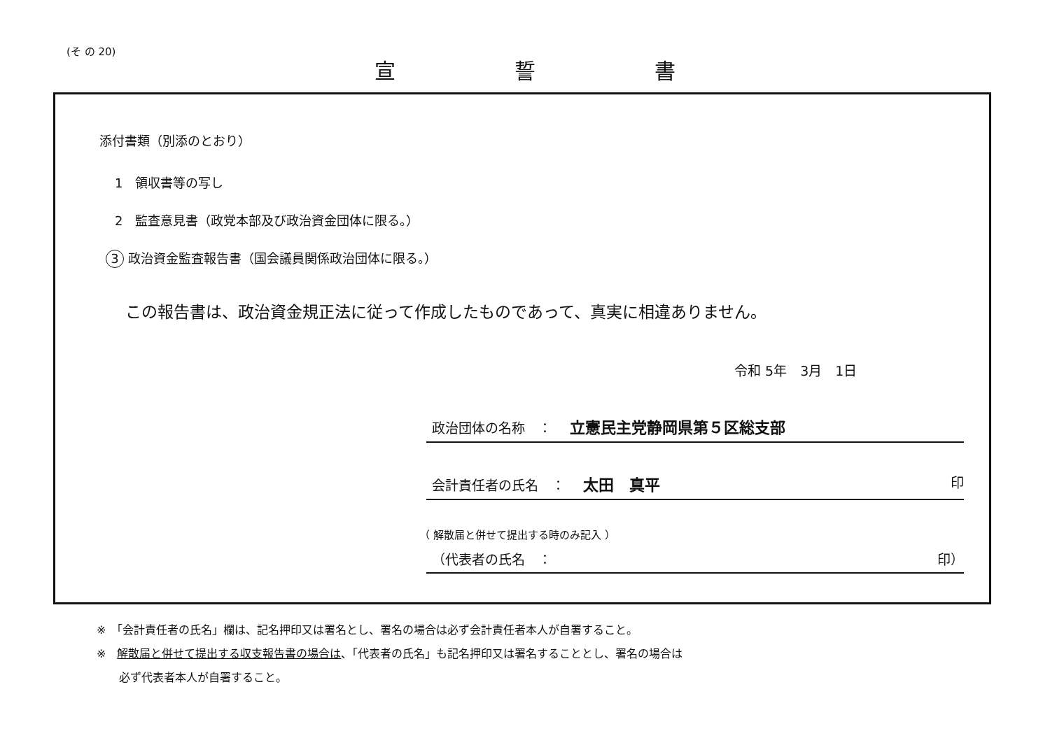(そ の 20)
宣誓書
添付書類（別添のとおり）
1　領収書等の写し
2　監査意見書（政党本部及び政治資金団体に限る。）
3 政治資金監査報告書（国会議員関係政治団体に限る。）
この報告書は、政治資金規正法に従って作成したものであって、真実に相違ありません。
令和 5年　3月　1日
政治団体の名称　： 立憲民主党静岡県第５区総支部
会計責任者の氏名　： 太田　真平 印
（ 解散届と併せて提出する時のみ記入 ）
（代表者の氏名　： 印）
※　「会計責任者の氏名」欄は、記名押印又は署名とし、署名の場合は必ず会計責任者本人が自署すること。
※　解散届と併せて提出する収支報告書の場合は、「代表者の氏名」も記名押印又は署名することとし、署名の場合は
　　必ず代表者本人が自署すること。